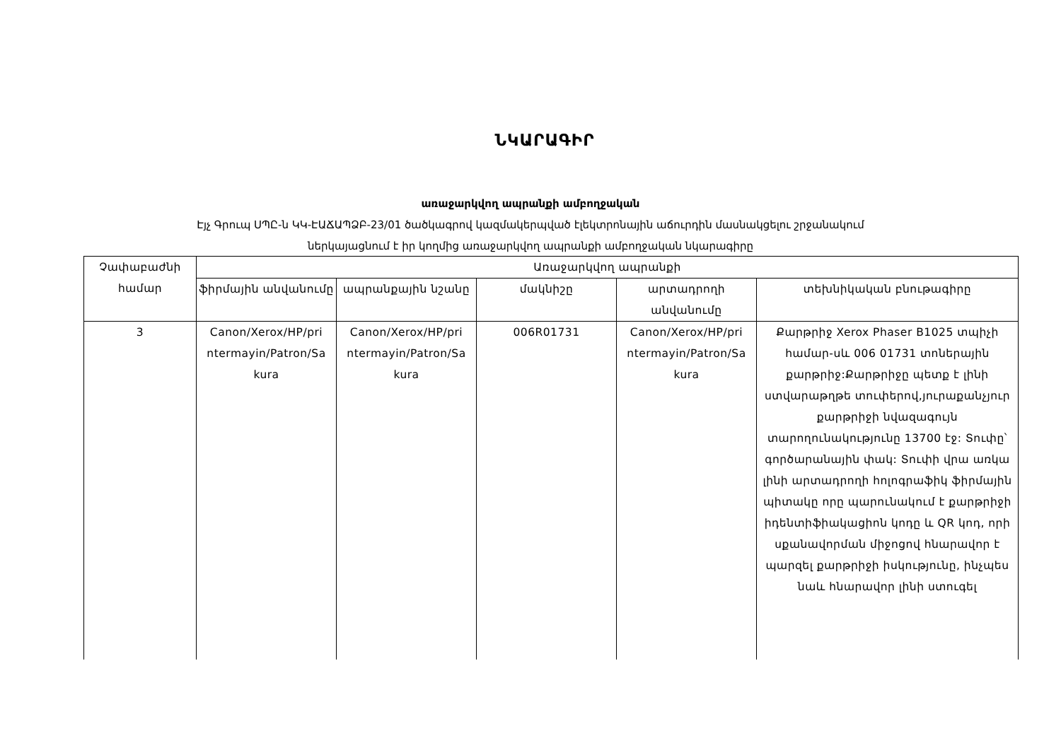ՆԿԱՐԱԳԻՐ
առաջարկվող ապրանքի ամբողջական
Էյչ Գրուպ ՍՊԸ-ն ԿԿ-ԷԱՃԱՊՁԲ-23/01 ծածկագրով կազմակերպված էլեկտրոնային աճուրդին մասնակցելու շրջանակում
ներկայացնում է իր կողմից առաջարկվող ապրանքի ամբողջական նկարագիրը
| Չափաբաժնի համար | Առաջարկվող ապրանքի | | | | |
| --- | --- | --- | --- | --- | --- |
| | ֆիրմային անվանումը | ապրանքային նշանը | մակնիշը | արտադրողի անվանումը | տեխնիկական բնութագիրը |
| 3 | Canon/Xerox/HP/pri ntermayin/Patron/Sa kura | Canon/Xerox/HP/pri ntermayin/Patron/Sa kura | 006R01731 | Canon/Xerox/HP/pri ntermayin/Patron/Sa kura | Քարթրիջ Xerox Phaser B1025 տպիչի համար-սև 006 01731 տոներային քարթրիջ:Քարթրիջը պետք է լինի ստվարաթղթե տուփերով,յուրաքանչյուր քարթրիջի նվազագույն տարողունակությունը 13700 էջ: Տուփը՝ գործարանային փակ: Տուփի վրա առկա լինի արտադրողի հոլոգրաֆիկ ֆիրմային պիտակը որը պարունակում է քարթրիջի իդենտիֆիակացիոն կոդը և QR կոդ, որի սքանավորման միջոցով հնարավոր է պարզել քարթրիջի իսկությունը, ինչպես նաև հնարավոր լինի ստուգել |